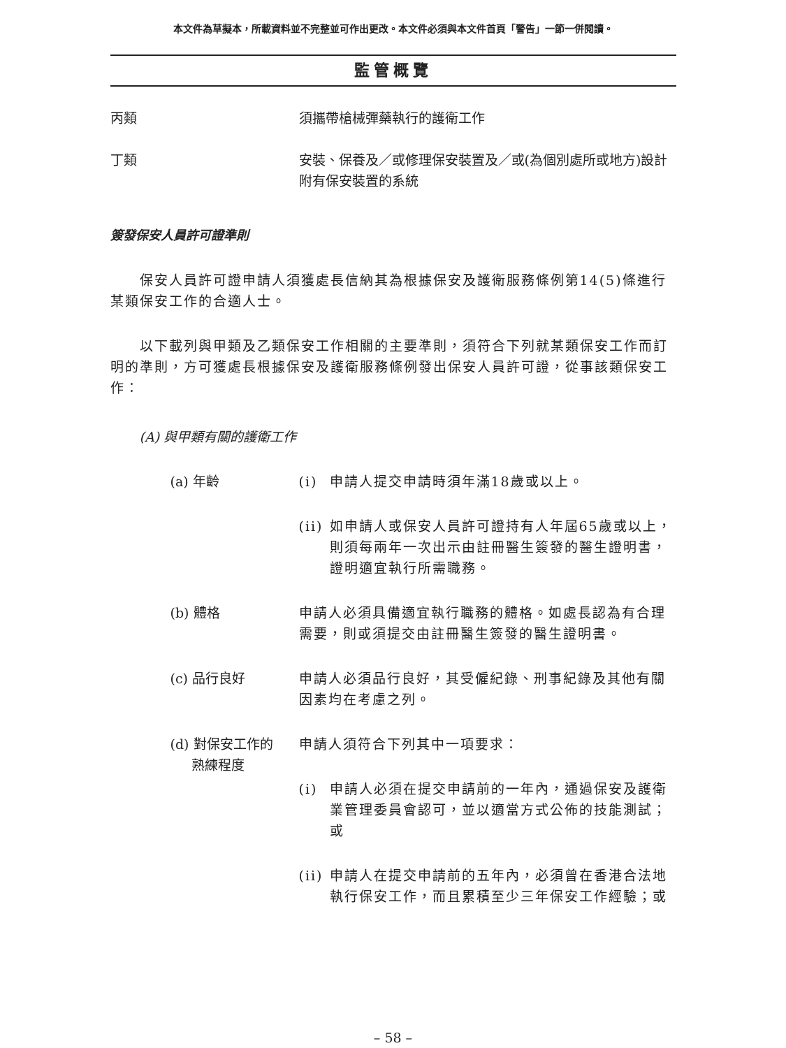本文件為草擬本，所載資料並不完整並可作出更改。本文件必須與本文件首頁「警告」一節一併閱讀。
監管概覽
丙類 須攜帶槍械彈藥執行的護衛工作
丁類 安裝、保養及／或修理保安裝置及／或(為個別處所或地方)設計附有保安裝置的系統
簽發保安人員許可證準則
保安人員許可證申請人須獲處長信納其為根據保安及護衛服務條例第14(5)條進行某類保安工作的合適人士。
以下載列與甲類及乙類保安工作相關的主要準則，須符合下列就某類保安工作而訂明的準則，方可獲處長根據保安及護衛服務條例發出保安人員許可證，從事該類保安工作：
(A) 與甲類有關的護衛工作
(a) 年齡 (i) 申請人提交申請時須年滿18歲或以上。
(ii) 如申請人或保安人員許可證持有人年屆65歲或以上，則須每兩年一次出示由註冊醫生簽發的醫生證明書，證明適宜執行所需職務。
(b) 體格 申請人必須具備適宜執行職務的體格。如處長認為有合理需要，則或須提交由註冊醫生簽發的醫生證明書。
(c) 品行良好 申請人必須品行良好，其受僱紀錄、刑事紀錄及其他有關因素均在考慮之列。
(d) 對保安工作的
熟練程度
申請人須符合下列其中一項要求：
(i) 申請人必須在提交申請前的一年內，通過保安及護衛業管理委員會認可，並以適當方式公佈的技能測試；或
(ii) 申請人在提交申請前的五年內，必須曾在香港合法地執行保安工作，而且累積至少三年保安工作經驗；或
– 58 –